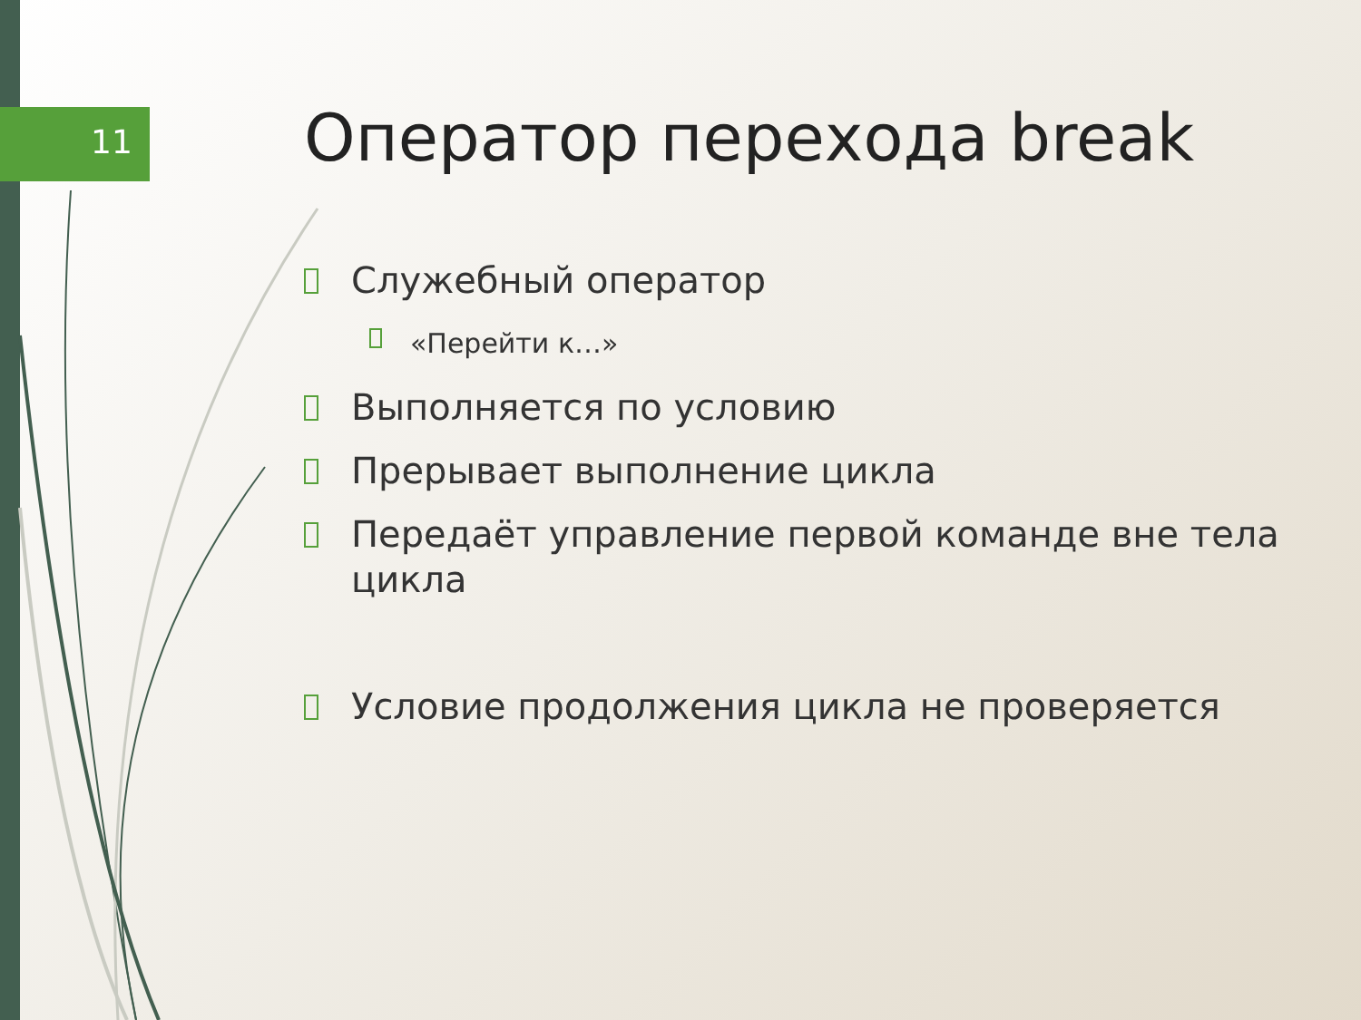11
Оператор перехода break
Служебный оператор
«Перейти к…»
Выполняется по условию
Прерывает выполнение цикла
Передаёт управление первой команде вне тела цикла
Условие продолжения цикла не проверяется